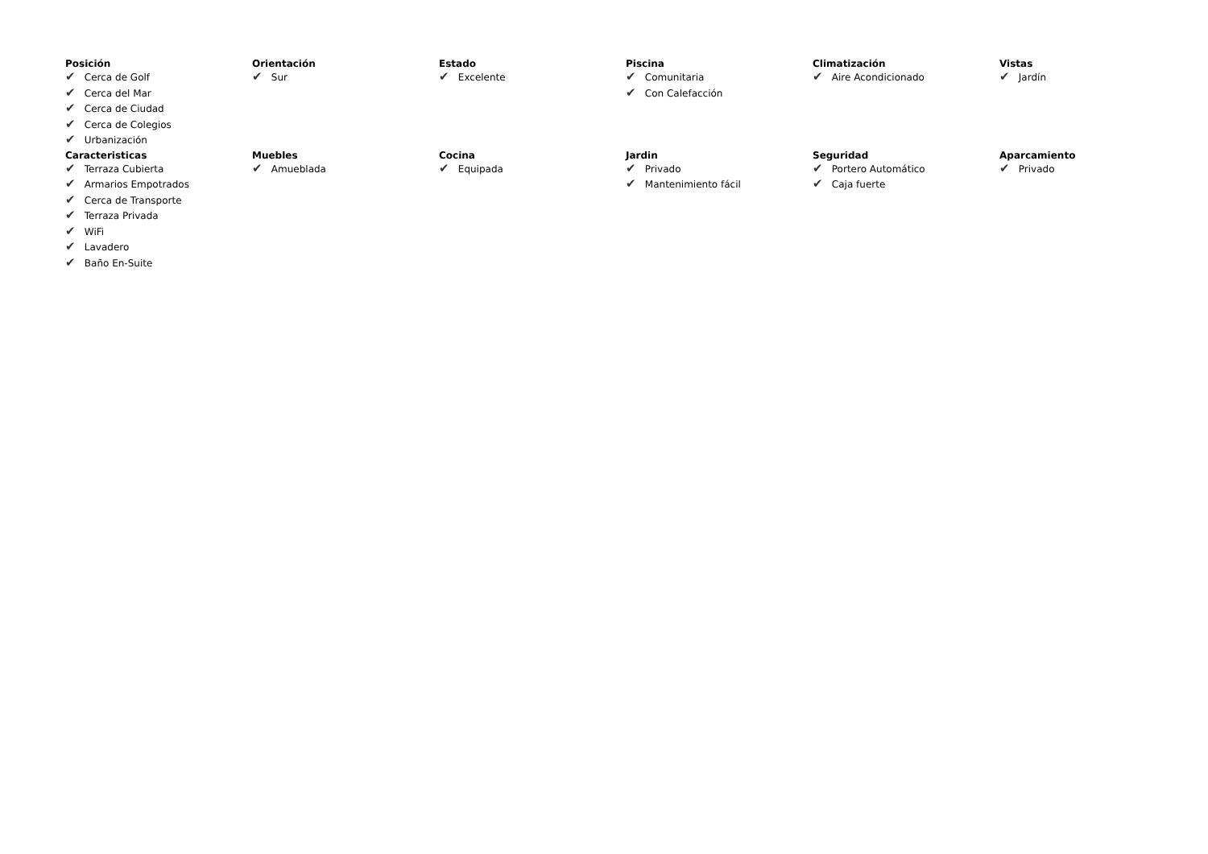Posición
✔ Cerca de Golf
✔ Cerca del Mar
✔ Cerca de Ciudad
✔ Cerca de Colegios
✔ Urbanización
Orientación
✔ Sur
Estado
✔ Excelente
Piscina
✔ Comunitaria
✔ Con Calefacción
Climatización
✔ Aire Acondicionado
Vistas
✔ Jardín
Caracteristicas
✔ Terraza Cubierta
✔ Armarios Empotrados
✔ Cerca de Transporte
✔ Terraza Privada
✔ WiFi
✔ Lavadero
✔ Baño En-Suite
Muebles
✔ Amueblada
Cocina
✔ Equipada
Jardin
✔ Privado
✔ Mantenimiento fácil
Seguridad
✔ Portero Automático
✔ Caja fuerte
Aparcamiento
✔ Privado